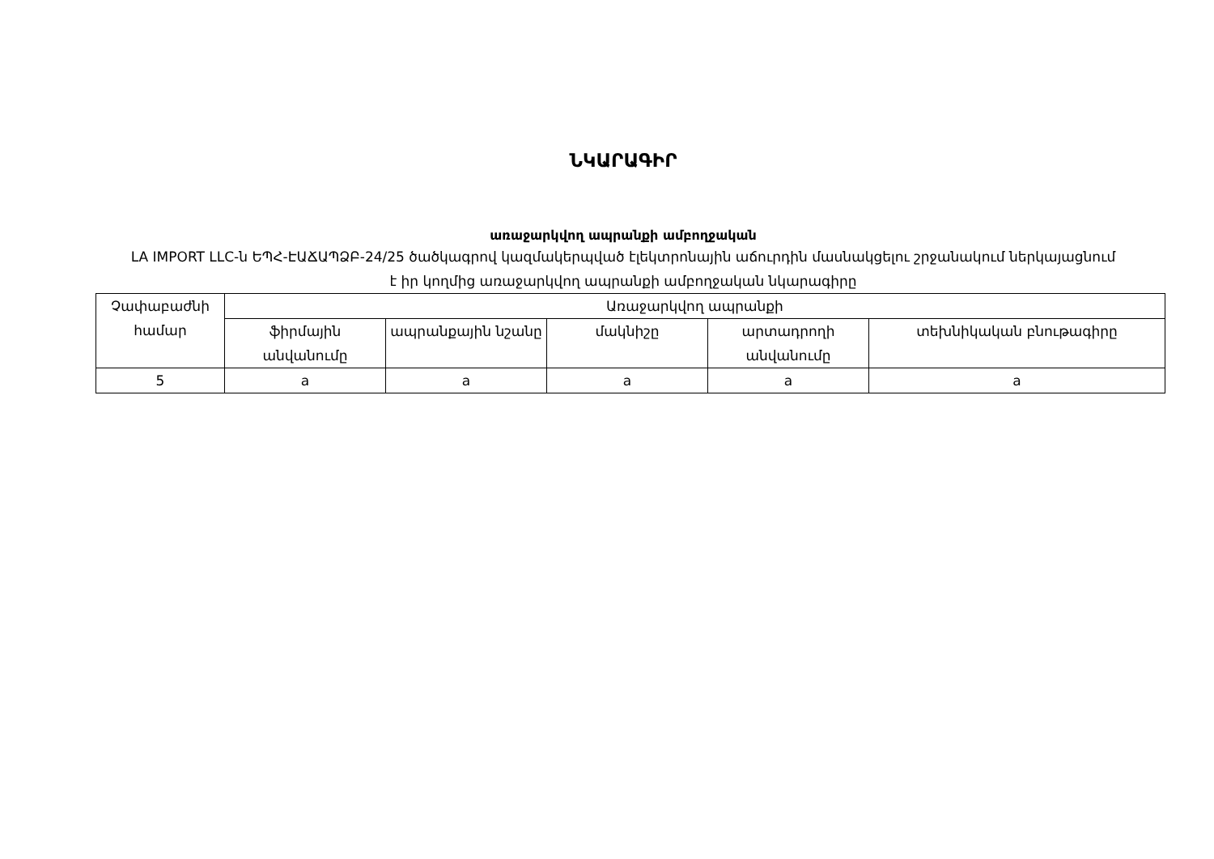ՆԿԱՐԱԳԻՐ
առաջարկվող ապրանքի ամբողջական
LA IMPORT LLC-ն ԵՊՀ-ԷԱՃԱՊՁԲ-24/25 ծածկագրով կազմակերպված էլեկտրոնային աճուրդին մասնակցելու շրջանակում ներկայացնում է իր կողմից առաջարկվող ապրանքի ամբողջական նկարագիրը
| Չափաբաժնի համար | Առաջարկվող ապրանքի | | | | |
| --- | --- | --- | --- | --- | --- |
| | ֆիրմային անվանումը | ապրանքային նշանը | մակնիշը | արտադրողի անվանումը | տեխնիկական բնութագիրը |
| 5 | a | a | a | a | a |